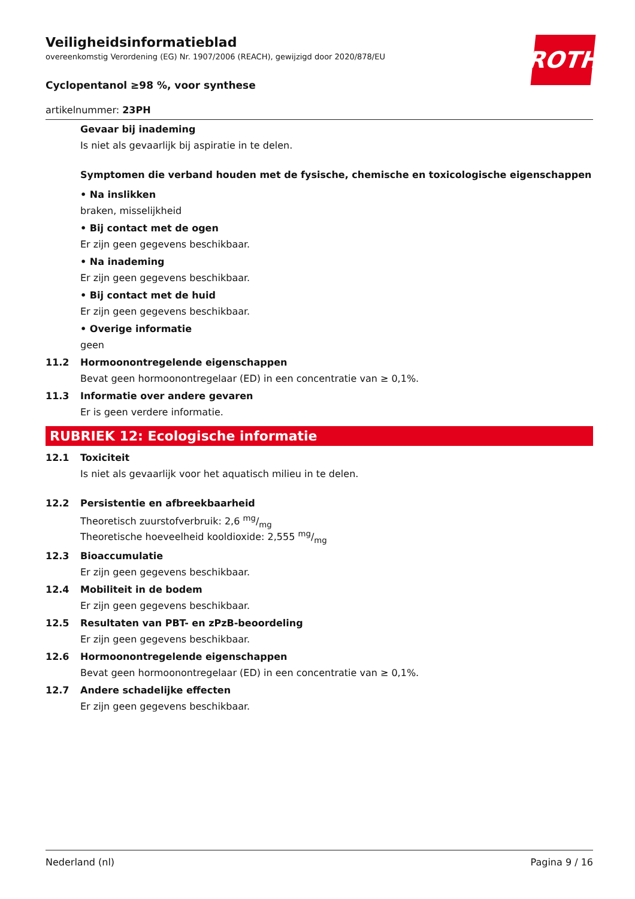ROTH
Veiligheidsinformatieblad
overeenkomstig Verordening (EG) Nr. 1907/2006 (REACH), gewijzigd door 2020/878/EU
Cyclopentanol ≥98 %, voor synthese
artikelnummer: 23PH
Gevaar bij inademing
Is niet als gevaarlijk bij aspiratie in te delen.
Symptomen die verband houden met de fysische, chemische en toxicologische eigenschappen
• Na inslikken
braken, misselijkheid
• Bij contact met de ogen
Er zijn geen gegevens beschikbaar.
• Na inademing
Er zijn geen gegevens beschikbaar.
• Bij contact met de huid
Er zijn geen gegevens beschikbaar.
• Overige informatie
geen
11.2 Hormoonontregelende eigenschappen
Bevat geen hormoonontregelaar (ED) in een concentratie van ≥ 0,1%.
11.3 Informatie over andere gevaren
Er is geen verdere informatie.
RUBRIEK 12: Ecologische informatie
12.1 Toxiciteit
Is niet als gevaarlijk voor het aquatisch milieu in te delen.
12.2 Persistentie en afbreekbaarheid
Theoretisch zuurstofverbruik: 2,6 mg/mg
Theoretische hoeveelheid kooldioxide: 2,555 mg/mg
12.3 Bioaccumulatie
Er zijn geen gegevens beschikbaar.
12.4 Mobiliteit in de bodem
Er zijn geen gegevens beschikbaar.
12.5 Resultaten van PBT- en zPzB-beoordeling
Er zijn geen gegevens beschikbaar.
12.6 Hormoonontregelende eigenschappen
Bevat geen hormoonontregelaar (ED) in een concentratie van ≥ 0,1%.
12.7 Andere schadelijke effecten
Er zijn geen gegevens beschikbaar.
Nederland (nl) Pagina 9 / 16